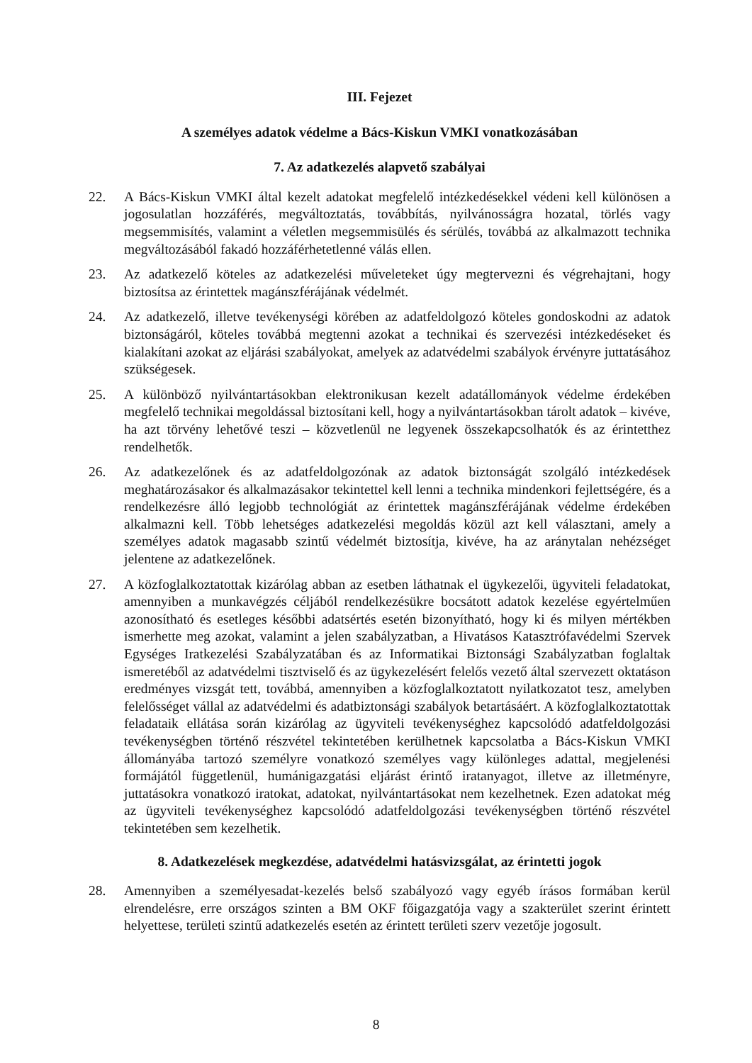III. Fejezet
A személyes adatok védelme a Bács-Kiskun VMKI vonatkozásában
7. Az adatkezelés alapvető szabályai
22. A Bács-Kiskun VMKI által kezelt adatokat megfelelő intézkedésekkel védeni kell különösen a jogosulatlan hozzáférés, megváltoztatás, továbbítás, nyilvánosságra hozatal, törlés vagy megsemmisítés, valamint a véletlen megsemmisülés és sérülés, továbbá az alkalmazott technika megváltozásából fakadó hozzáférhetetlenné válás ellen.
23. Az adatkezelő köteles az adatkezelési műveleteket úgy megtervezni és végrehajtani, hogy biztosítsa az érintettek magánszférájának védelmét.
24. Az adatkezelő, illetve tevékenységi körében az adatfeldolgozó köteles gondoskodni az adatok biztonságáról, köteles továbbá megtenni azokat a technikai és szervezési intézkedéseket és kialakítani azokat az eljárási szabályokat, amelyek az adatvédelmi szabályok érvényre juttatásához szükségesek.
25. A különböző nyilvántartásokban elektronikusan kezelt adatállományok védelme érdekében megfelelő technikai megoldással biztosítani kell, hogy a nyilvántartásokban tárolt adatok – kivéve, ha azt törvény lehetővé teszi – közvetlenül ne legyenek összekapcsolhatók és az érintetthez rendelhetők.
26. Az adatkezelőnek és az adatfeldolgozónak az adatok biztonságát szolgáló intézkedések meghatározásakor és alkalmazásakor tekintettel kell lenni a technika mindenkori fejlettségére, és a rendelkezésre álló legjobb technológiát az érintettek magánszférájának védelme érdekében alkalmazni kell. Több lehetséges adatkezelési megoldás közül azt kell választani, amely a személyes adatok magasabb szintű védelmét biztosítja, kivéve, ha az aránytalan nehézséget jelentene az adatkezelőnek.
27. A közfoglalkoztatottak kizárólag abban az esetben láthatnak el ügykezelői, ügyviteli feladatokat, amennyiben a munkavégzés céljából rendelkezésükre bocsátott adatok kezelése egyértelműen azonosítható és esetleges későbbi adatsértés esetén bizonyítható, hogy ki és milyen mértékben ismerhette meg azokat, valamint a jelen szabályzatban, a Hivatásos Katasztrófavédelmi Szervek Egységes Iratkezelési Szabályzatában és az Informatikai Biztonsági Szabályzatban foglaltak ismeretéből az adatvédelmi tisztviselő és az ügykezelésért felelős vezető által szervezett oktatáson eredményes vizsgát tett, továbbá, amennyiben a közfoglalkoztatott nyilatkozatot tesz, amelyben felelősséget vállal az adatvédelmi és adatbiztonsági szabályok betartásáért. A közfoglalkoztatottak feladataik ellátása során kizárólag az ügyviteli tevékenységhez kapcsolódó adatfeldolgozási tevékenységben történő részvétel tekintetében kerülhetnek kapcsolatba a Bács-Kiskun VMKI állományába tartozó személyre vonatkozó személyes vagy különleges adattal, megjelenési formájától függetlenül, humánigazgatási eljárást érintő iratanyagot, illetve az illetményre, juttatásokra vonatkozó iratokat, adatokat, nyilvántartásokat nem kezelhetnek. Ezen adatokat még az ügyviteli tevékenységhez kapcsolódó adatfeldolgozási tevékenységben történő részvétel tekintetében sem kezelhetik.
8. Adatkezelések megkezdése, adatvédelmi hatásvizsgálat, az érintetti jogok
28. Amennyiben a személyesadat-kezelés belső szabályozó vagy egyéb írásos formában kerül elrendelésre, erre országos szinten a BM OKF főigazgatója vagy a szakterület szerint érintett helyettese, területi szintű adatkezelés esetén az érintett területi szerv vezetője jogosult.
8